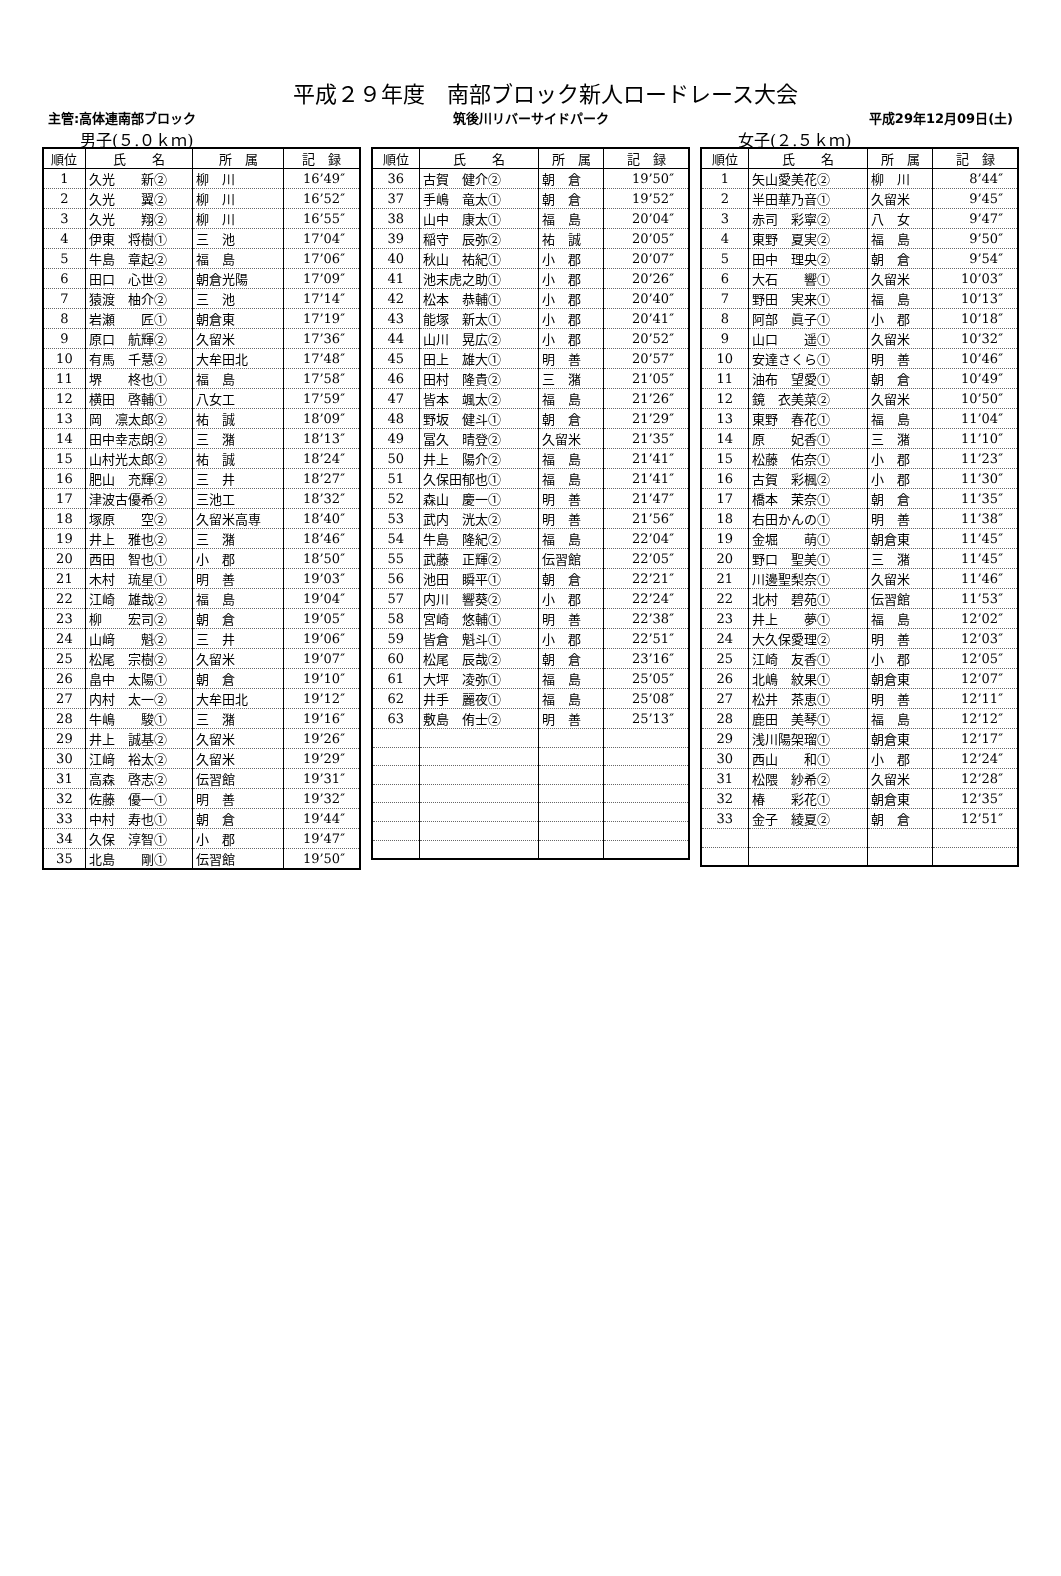平成２９年度　南部ブロック新人ロードレース大会
主管:高体連南部ブロック 筑後川リバーサイドパーク 平成29年12月09日(土)
男子(５.０ｋｍ)
| 順位 | 氏 名 | 所 属 | 記 録 |
| --- | --- | --- | --- |
| 1 | 久光 新② | 柳 川 | 16’49″ |
| 2 | 久光 翼② | 柳 川 | 16’52″ |
| 3 | 久光 翔② | 柳 川 | 16’55″ |
| 4 | 伊東 将樹① | 三 池 | 17’04″ |
| 5 | 牛島 章起② | 福 島 | 17’06″ |
| 6 | 田口 心世② | 朝倉光陽 | 17’09″ |
| 7 | 猿渡 柚介② | 三 池 | 17’14″ |
| 8 | 岩瀬 匠① | 朝倉東 | 17’19″ |
| 9 | 原口 航輝② | 久留米 | 17’36″ |
| 10 | 有馬 千慧② | 大牟田北 | 17’48″ |
| 11 | 堺 柊也① | 福 島 | 17’58″ |
| 12 | 横田 啓輔① | 八女工 | 17’59″ |
| 13 | 岡 凛太郎② | 祐 誠 | 18’09″ |
| 14 | 田中幸志朗② | 三 潴 | 18’13″ |
| 15 | 山村光太郎② | 祐 誠 | 18’24″ |
| 16 | 肥山 充輝② | 三 井 | 18’27″ |
| 17 | 津波古優希② | 三池工 | 18’32″ |
| 18 | 塚原 空② | 久留米高専 | 18’40″ |
| 19 | 井上 雅也② | 三 潴 | 18’46″ |
| 20 | 西田 智也① | 小 郡 | 18’50″ |
| 21 | 木村 琉星① | 明 善 | 19’03″ |
| 22 | 江崎 雄哉② | 福 島 | 19’04″ |
| 23 | 柳 宏司② | 朝 倉 | 19’05″ |
| 24 | 山﨑 魁② | 三 井 | 19’06″ |
| 25 | 松尾 宗樹② | 久留米 | 19’07″ |
| 26 | 畠中 太陽① | 朝 倉 | 19’10″ |
| 27 | 内村 太一② | 大牟田北 | 19’12″ |
| 28 | 牛嶋 駿① | 三 潴 | 19’16″ |
| 29 | 井上 誠基② | 久留米 | 19’26″ |
| 30 | 江﨑 裕太② | 久留米 | 19’29″ |
| 31 | 高森 啓志② | 伝習館 | 19’31″ |
| 32 | 佐藤 優一① | 明 善 | 19’32″ |
| 33 | 中村 寿也① | 朝 倉 | 19’44″ |
| 34 | 久保 淳智① | 小 郡 | 19’47″ |
| 35 | 北島 剛① | 伝習館 | 19’50″ |
| 順位 | 氏 名 | 所 属 | 記 録 |
| --- | --- | --- | --- |
| 36 | 古賀 健介② | 朝 倉 | 19’50″ |
| 37 | 手嶋 竜太① | 朝 倉 | 19’52″ |
| 38 | 山中 康太① | 福 島 | 20’04″ |
| 39 | 稲守 辰弥② | 祐 誠 | 20’05″ |
| 40 | 秋山 祐紀① | 小 郡 | 20’07″ |
| 41 | 池末虎之助① | 小 郡 | 20’26″ |
| 42 | 松本 恭輔① | 小 郡 | 20’40″ |
| 43 | 能塚 新太① | 小 郡 | 20’41″ |
| 44 | 山川 晃広② | 小 郡 | 20’52″ |
| 45 | 田上 雄大① | 明 善 | 20’57″ |
| 46 | 田村 隆貴② | 三 潴 | 21’05″ |
| 47 | 皆本 颯太② | 福 島 | 21’26″ |
| 48 | 野坂 健斗① | 朝 倉 | 21’29″ |
| 49 | 冨久 晴登② | 久留米 | 21’35″ |
| 50 | 井上 陽介② | 福 島 | 21’41″ |
| 51 | 久保田郁也① | 福 島 | 21’41″ |
| 52 | 森山 慶一① | 明 善 | 21’47″ |
| 53 | 武内 洸太② | 明 善 | 21’56″ |
| 54 | 牛島 隆紀② | 福 島 | 22’04″ |
| 55 | 武藤 正輝② | 伝習館 | 22’05″ |
| 56 | 池田 瞬平① | 朝 倉 | 22’21″ |
| 57 | 内川 響葵② | 小 郡 | 22’24″ |
| 58 | 宮崎 悠輔① | 明 善 | 22’38″ |
| 59 | 皆倉 魁斗① | 小 郡 | 22’51″ |
| 60 | 松尾 辰哉② | 朝 倉 | 23’16″ |
| 61 | 大坪 凌弥① | 福 島 | 25’05″ |
| 62 | 井手 麗夜① | 福 島 | 25’08″ |
| 63 | 敷島 侑士② | 明 善 | 25’13″ |
女子(２.５ｋｍ)
| 順位 | 氏 名 | 所 属 | 記 録 |
| --- | --- | --- | --- |
| 1 | 矢山愛美花② | 柳 川 | 8’44″ |
| 2 | 半田華乃音① | 久留米 | 9’45″ |
| 3 | 赤司 彩寧② | 八 女 | 9’47″ |
| 4 | 東野 夏実② | 福 島 | 9’50″ |
| 5 | 田中 理央② | 朝 倉 | 9’54″ |
| 6 | 大石 響① | 久留米 | 10’03″ |
| 7 | 野田 実来① | 福 島 | 10’13″ |
| 8 | 阿部 眞子① | 小 郡 | 10’18″ |
| 9 | 山口 遥① | 久留米 | 10’32″ |
| 10 | 安達さくら① | 明 善 | 10’46″ |
| 11 | 油布 望愛① | 朝 倉 | 10’49″ |
| 12 | 鏡 衣美菜② | 久留米 | 10’50″ |
| 13 | 東野 春花① | 福 島 | 11’04″ |
| 14 | 原 妃香① | 三 潴 | 11’10″ |
| 15 | 松藤 佑奈① | 小 郡 | 11’23″ |
| 16 | 古賀 彩楓② | 小 郡 | 11’30″ |
| 17 | 橋本 茉奈① | 朝 倉 | 11’35″ |
| 18 | 右田かんの① | 明 善 | 11’38″ |
| 19 | 金堀 萌① | 朝倉東 | 11’45″ |
| 20 | 野口 聖美① | 三 潴 | 11’45″ |
| 21 | 川邊聖梨奈① | 久留米 | 11’46″ |
| 22 | 北村 碧苑① | 伝習館 | 11’53″ |
| 23 | 井上 夢① | 福 島 | 12’02″ |
| 24 | 大久保愛理② | 明 善 | 12’03″ |
| 25 | 江崎 友香① | 小 郡 | 12’05″ |
| 26 | 北嶋 紋果① | 朝倉東 | 12’07″ |
| 27 | 松井 茶恵① | 明 善 | 12’11″ |
| 28 | 鹿田 美琴① | 福 島 | 12’12″ |
| 29 | 浅川陽架瑠① | 朝倉東 | 12’17″ |
| 30 | 西山 和① | 小 郡 | 12’24″ |
| 31 | 松隈 紗希② | 久留米 | 12’28″ |
| 32 | 椿 彩花① | 朝倉東 | 12’35″ |
| 33 | 金子 綾夏② | 朝 倉 | 12’51″ |